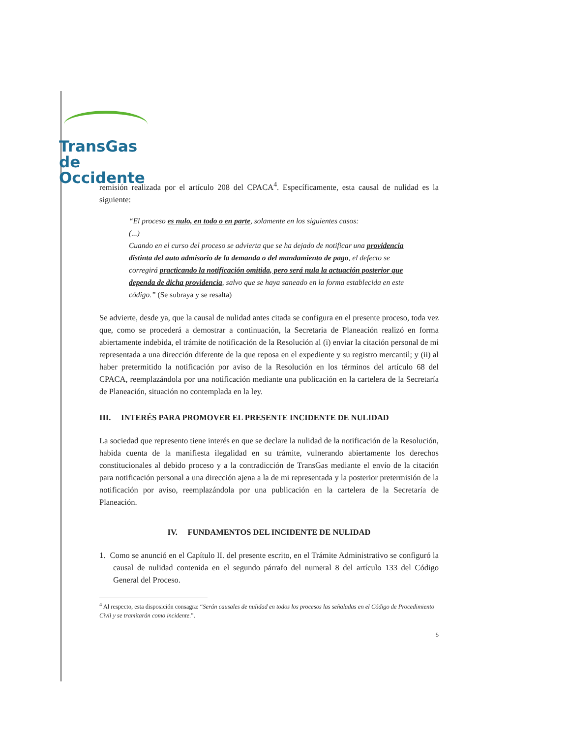TransGas de
Occidente
remisión realizada por el artículo 208 del CPACA<sup>4</sup>. Específicamente, esta causal de nulidad es la siguiente:
“El proceso es nulo, en todo o en parte, solamente en los siguientes casos:
(...)
Cuando en el curso del proceso se advierta que se ha dejado de notificar una providencia distinta del auto admisorio de la demanda o del mandamiento de pago, el defecto se corregirá practicando la notificación omitida, pero será nula la actuación posterior que dependa de dicha providencia, salvo que se haya saneado en la forma establecida en este código.” (Se subraya y se resalta)
Se advierte, desde ya, que la causal de nulidad antes citada se configura en el presente proceso, toda vez que, como se procederá a demostrar a continuación, la Secretaria de Planeación realizó en forma abiertamente indebida, el trámite de notificación de la Resolución al (i) enviar la citación personal de mi representada a una dirección diferente de la que reposa en el expediente y su registro mercantil; y (ii) al haber pretermitido la notificación por aviso de la Resolución en los términos del artículo 68 del CPACA, reemplazándola por una notificación mediante una publicación en la cartelera de la Secretaría de Planeación, situación no contemplada en la ley.
III. INTERÉS PARA PROMOVER EL PRESENTE INCIDENTE DE NULIDAD
La sociedad que represento tiene interés en que se declare la nulidad de la notificación de la Resolución, habida cuenta de la manifiesta ilegalidad en su trámite, vulnerando abiertamente los derechos constitucionales al debido proceso y a la contradicción de TransGas mediante el envío de la citación para notificación personal a una dirección ajena a la de mi representada y la posterior pretermisión de la notificación por aviso, reemplazándola por una publicación en la cartelera de la Secretaría de Planeación.
IV. FUNDAMENTOS DEL INCIDENTE DE NULIDAD
1. Como se anunció en el Capítulo II. del presente escrito, en el Trámite Administrativo se configuró la causal de nulidad contenida en el segundo párrafo del numeral 8 del artículo 133 del Código General del Proceso.
<sup>4</sup> Al respecto, esta disposición consagra: “Serán causales de nulidad en todos los procesos las señaladas en el Código de Procedimiento Civil y se tramitarán como incidente.”.
5